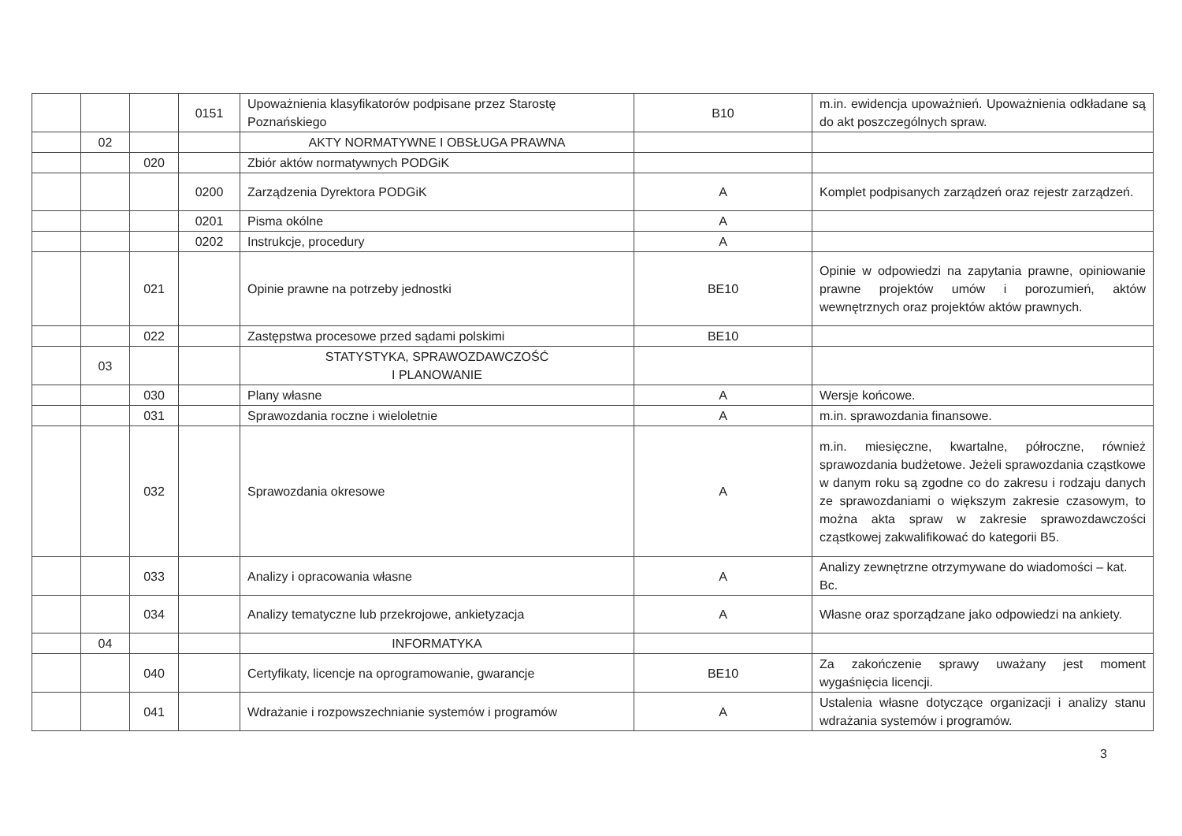| | | | 0151 | Upoważnienia klasyfikatorów podpisane przez Starostę Poznańskiego | B10 | m.in. ewidencja upoważnień. Upoważnienia odkładane są do akt poszczególnych spraw. |
| | 02 | | | AKTY NORMATYWNE I OBSŁUGA PRAWNA | | |
| | | 020 | | Zbiór aktów normatywnych PODGiK | | |
| | | | 0200 | Zarządzenia Dyrektora PODGiK | A | Komplet podpisanych zarządzeń oraz rejestr zarządzeń. |
| | | | 0201 | Pisma okólne | A | |
| | | | 0202 | Instrukcje, procedury | A | |
| | | 021 | | Opinie prawne na potrzeby jednostki | BE10 | Opinie w odpowiedzi na zapytania prawne, opiniowanie prawne projektów umów i porozumień, aktów wewnętrznych oraz projektów aktów prawnych. |
| | | 022 | | Zastępstwa procesowe przed sądami polskimi | BE10 | |
| | 03 | | | STATYSTYKA, SPRAWOZDAWCZOŚĆ I PLANOWANIE | | |
| | | 030 | | Plany własne | A | Wersje końcowe. |
| | | 031 | | Sprawozdania roczne i wieloletnie | A | m.in. sprawozdania finansowe. |
| | | 032 | | Sprawozdania okresowe | A | m.in. miesięczne, kwartalne, półroczne, również sprawozdania budżetowe. Jeżeli sprawozdania cząstkowe w danym roku są zgodne co do zakresu i rodzaju danych ze sprawozdaniami o większym zakresie czasowym, to można akta spraw w zakresie sprawozdawczości cząstkowej zakwalifikować do kategorii B5. |
| | | 033 | | Analizy i opracowania własne | A | Analizy zewnętrzne otrzymywane do wiadomości – kat. Bc. |
| | | 034 | | Analizy tematyczne lub przekrojowe, ankietyzacja | A | Własne oraz sporządzane jako odpowiedzi na ankiety. |
| | 04 | | | INFORMATYKA | | |
| | | 040 | | Certyfikaty, licencje na oprogramowanie, gwarancje | BE10 | Za zakończenie sprawy uważany jest moment wygaśnięcia licencji. |
| | | 041 | | Wdrażanie i rozpowszechnianie systemów i programów | A | Ustalenia własne dotyczące organizacji i analizy stanu wdrażania systemów i programów. |
3